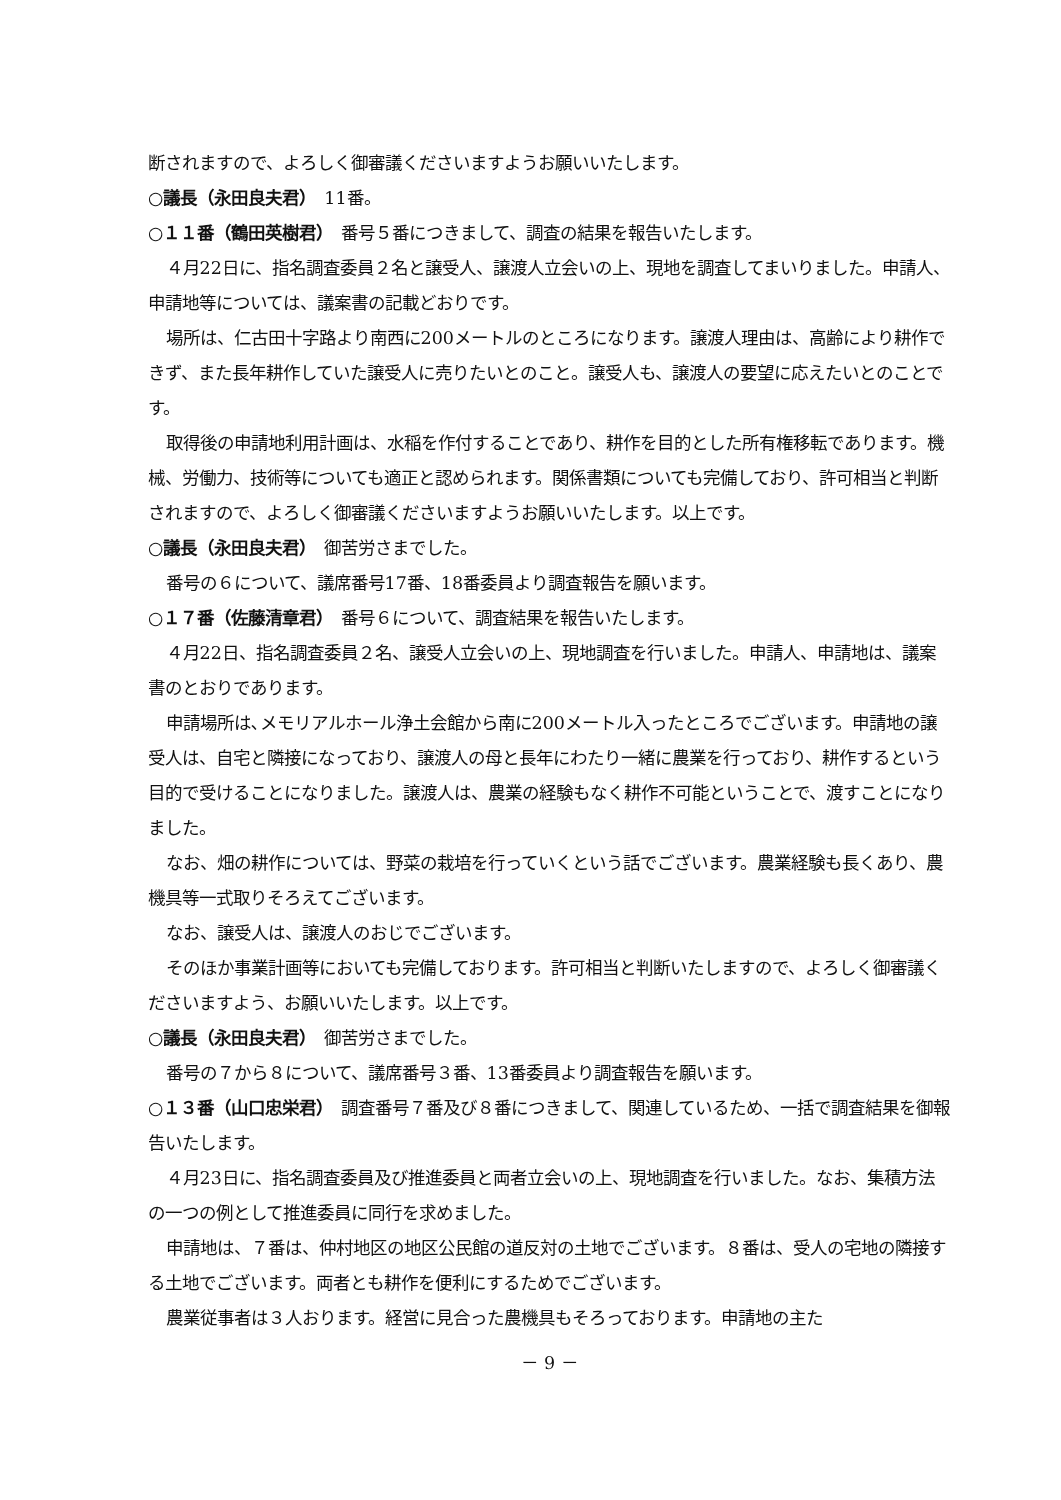断されますので、よろしく御審議くださいますようお願いいたします。
○議長（永田良夫君）　11番。
○１１番（鶴田英樹君）　番号５番につきまして、調査の結果を報告いたします。
４月22日に、指名調査委員２名と譲受人、譲渡人立会いの上、現地を調査してまいりました。申請人、申請地等については、議案書の記載どおりです。
場所は、仁古田十字路より南西に200メートルのところになります。譲渡人理由は、高齢により耕作できず、また長年耕作していた譲受人に売りたいとのこと。譲受人も、譲渡人の要望に応えたいとのことです。
取得後の申請地利用計画は、水稲を作付することであり、耕作を目的とした所有権移転であります。機械、労働力、技術等についても適正と認められます。関係書類についても完備しており、許可相当と判断されますので、よろしく御審議くださいますようお願いいたします。以上です。
○議長（永田良夫君）　御苦労さまでした。
番号の６について、議席番号17番、18番委員より調査報告を願います。
○１７番（佐藤清章君）　番号６について、調査結果を報告いたします。
４月22日、指名調査委員２名、譲受人立会いの上、現地調査を行いました。申請人、申請地は、議案書のとおりであります。
申請場所は､メモリアルホール浄土会館から南に200メートル入ったところでございます。申請地の譲受人は、自宅と隣接になっており、譲渡人の母と長年にわたり一緒に農業を行っており、耕作するという目的で受けることになりました。譲渡人は、農業の経験もなく耕作不可能ということで、渡すことになりました。
なお、畑の耕作については、野菜の栽培を行っていくという話でございます。農業経験も長くあり、農機具等一式取りそろえてございます。
なお、譲受人は、譲渡人のおじでございます。
そのほか事業計画等においても完備しております。許可相当と判断いたしますので、よろしく御審議くださいますよう、お願いいたします。以上です。
○議長（永田良夫君）　御苦労さまでした。
番号の７から８について、議席番号３番、13番委員より調査報告を願います。
○１３番（山口忠栄君）　調査番号７番及び８番につきまして、関連しているため、一括で調査結果を御報告いたします。
４月23日に、指名調査委員及び推進委員と両者立会いの上、現地調査を行いました。なお、集積方法の一つの例として推進委員に同行を求めました。
申請地は、７番は、仲村地区の地区公民館の道反対の土地でございます。８番は、受人の宅地の隣接する土地でございます。両者とも耕作を便利にするためでございます。
農業従事者は３人おります。経営に見合った農機具もそろっております。申請地の主た
－ 9 －